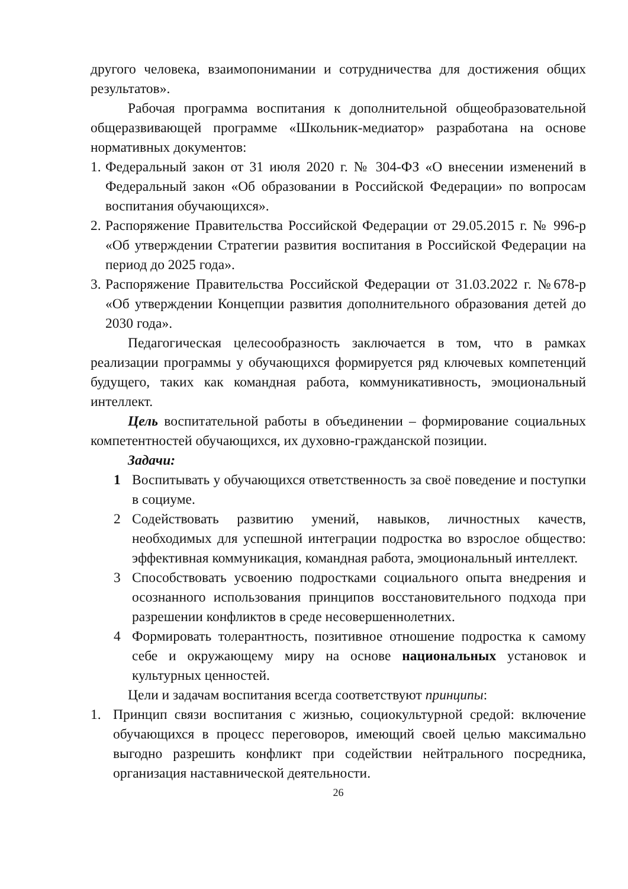другого человека, взаимопонимании и сотрудничества для достижения общих результатов».
Рабочая программа воспитания к дополнительной общеобразовательной общеразвивающей программе «Школьник-медиатор» разработана на основе нормативных документов:
1. Федеральный закон от 31 июля 2020 г. № 304-ФЗ «О внесении изменений в Федеральный закон «Об образовании в Российской Федерации» по вопросам воспитания обучающихся».
2. Распоряжение Правительства Российской Федерации от 29.05.2015 г. № 996-р «Об утверждении Стратегии развития воспитания в Российской Федерации на период до 2025 года».
3. Распоряжение Правительства Российской Федерации от 31.03.2022 г. №678-р «Об утверждении Концепции развития дополнительного образования детей до 2030 года».
Педагогическая целесообразность заключается в том, что в рамках реализации программы у обучающихся формируется ряд ключевых компетенций будущего, таких как командная работа, коммуникативность, эмоциональный интеллект.
Цель воспитательной работы в объединении – формирование социальных компетентностей обучающихся, их духовно-гражданской позиции.
Задачи:
1 Воспитывать у обучающихся ответственность за своё поведение и поступки в социуме.
2 Содействовать развитию умений, навыков, личностных качеств, необходимых для успешной интеграции подростка во взрослое общество: эффективная коммуникация, командная работа, эмоциональный интеллект.
3 Способствовать усвоению подростками социального опыта внедрения и осознанного использования принципов восстановительного подхода при разрешении конфликтов в среде несовершеннолетних.
4 Формировать толерантность, позитивное отношение подростка к самому себе и окружающему миру на основе национальных установок и культурных ценностей.
Цели и задачам воспитания всегда соответствуют принципы:
1. Принцип связи воспитания с жизнью, социокультурной средой: включение обучающихся в процесс переговоров, имеющий своей целью максимально выгодно разрешить конфликт при содействии нейтрального посредника, организация наставнической деятельности.
26